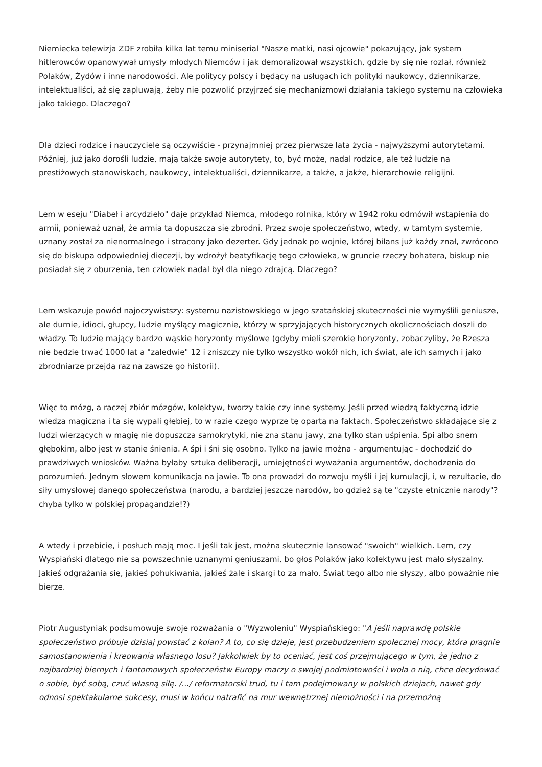Niemiecka telewizja ZDF zrobiła kilka lat temu miniserial "Nasze matki, nasi ojcowie" pokazujący, jak system hitlerowców opanowywał umysły młodych Niemców i jak demoralizował wszystkich, gdzie by się nie rozlał, również Polaków, Żydów i inne narodowości. Ale politycy polscy i będący na usługach ich polityki naukowcy, dziennikarze, intelektualiści, aż się zapluwają, żeby nie pozwolić przyjrzeć się mechanizmowi działania takiego systemu na człowieka jako takiego. Dlaczego?
Dla dzieci rodzice i nauczyciele są oczywiście - przynajmniej przez pierwsze lata życia - najwyższymi autorytetami. Później, już jako dorośli ludzie, mają także swoje autorytety, to, być może, nadal rodzice, ale też ludzie na prestiżowych stanowiskach, naukowcy, intelektualiści, dziennikarze, a także, a jakże, hierarchowie religijni.
Lem w eseju "Diabeł i arcydzieło" daje przykład Niemca, młodego rolnika, który w 1942 roku odmówił wstąpienia do armii, ponieważ uznał, że armia ta dopuszcza się zbrodni. Przez swoje społeczeństwo, wtedy, w tamtym systemie, uznany został za nienormalnego i stracony jako dezerter. Gdy jednak po wojnie, której bilans już każdy znał, zwrócono się do biskupa odpowiedniej diecezji, by wdrożył beatyfikację tego człowieka, w gruncie rzeczy bohatera, biskup nie posiadał się z oburzenia, ten człowiek nadal był dla niego zdrajcą. Dlaczego?
Lem wskazuje powód najoczywistszy: systemu nazistowskiego w jego szatańskiej skuteczności nie wymyślili geniusze, ale durnie, idioci, głupcy, ludzie myślący magicznie, którzy w sprzyjających historycznych okolicznościach doszli do władzy. To ludzie mający bardzo wąskie horyzonty myślowe (gdyby mieli szerokie horyzonty, zobaczyliby, że Rzesza nie będzie trwać 1000 lat a "zaledwie" 12 i zniszczy nie tylko wszystko wokół nich, ich świat, ale ich samych i jako zbrodniarze przejdą raz na zawsze go historii).
Więc to mózg, a raczej zbiór mózgów, kolektyw, tworzy takie czy inne systemy. Jeśli przed wiedzą faktyczną idzie wiedza magiczna i ta się wypali głębiej, to w razie czego wyprze tę opartą na faktach. Społeczeństwo składające się z ludzi wierzących w magię nie dopuszcza samokrytyki, nie zna stanu jawy, zna tylko stan uśpienia. Śpi albo snem głębokim, albo jest w stanie śnienia. A śpi i śni się osobno. Tylko na jawie można - argumentując - dochodzić do prawdziwych wniosków. Ważna byłaby sztuka deliberacji, umiejętności wyważania argumentów, dochodzenia do porozumień. Jednym słowem komunikacja na jawie. To ona prowadzi do rozwoju myśli i jej kumulacji, i, w rezultacie, do siły umysłowej danego społeczeństwa (narodu, a bardziej jeszcze narodów, bo gdzież są te "czyste etnicznie narody"? chyba tylko w polskiej propagandzie!?)
A wtedy i przebicie, i posłuch mają moc. I jeśli tak jest, można skutecznie lansować "swoich" wielkich. Lem, czy Wyspiański dlatego nie są powszechnie uznanymi geniuszami, bo głos Polaków jako kolektywu jest mało słyszalny. Jakieś odgrażania się, jakieś pohukiwania, jakieś żale i skargi to za mało. Świat tego albo nie słyszy, albo poważnie nie bierze.
Piotr Augustyniak podsumowuje swoje rozważania o "Wyzwoleniu" Wyspiańskiego: "A jeśli naprawdę polskie społeczeństwo próbuje dzisiaj powstać z kolan? A to, co się dzieje, jest przebudzeniem społecznej mocy, która pragnie samostanowienia i kreowania własnego losu? Jakkolwiek by to oceniać, jest coś przejmującego w tym, że jedno z najbardziej biernych i fantomowych społeczeństw Europy marzy o swojej podmiotowości i woła o nią, chce decydować o sobie, być sobą, czuć własną siłę. /.../ reformatorski trud, tu i tam podejmowany w polskich dziejach, nawet gdy odnosi spektakularne sukcesy, musi w końcu natrafić na mur wewnętrznej niemożności i na przemożną